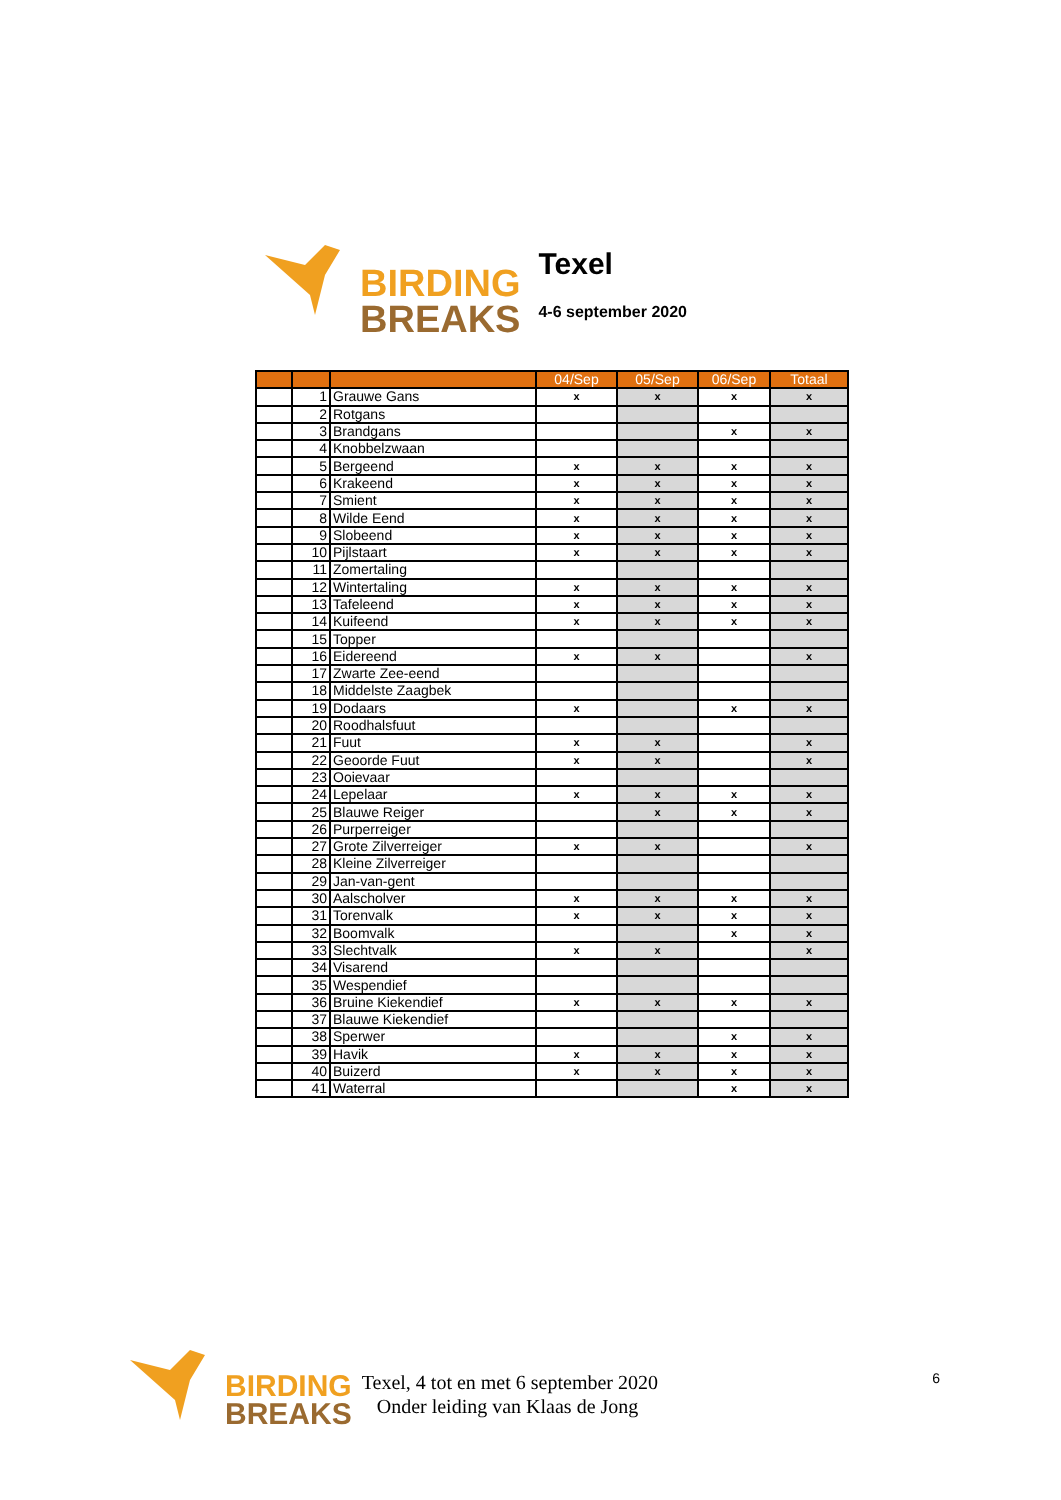BIRDING
BREAKS
Texel
4-6 september 2020
| | | | 04/Sep | 05/Sep | 06/Sep | Totaal |
| --- | --- | --- | --- | --- | --- | --- |
| | 1 | Grauwe Gans | x | x | x | x |
| | 2 | Rotgans | | | | |
| | 3 | Brandgans | | | x | x |
| | 4 | Knobbelzwaan | | | | |
| | 5 | Bergeend | x | x | x | x |
| | 6 | Krakeend | x | x | x | x |
| | 7 | Smient | x | x | x | x |
| | 8 | Wilde Eend | x | x | x | x |
| | 9 | Slobeend | x | x | x | x |
| | 10 | Pijlstaart | x | x | x | x |
| | 11 | Zomertaling | | | | |
| | 12 | Wintertaling | x | x | x | x |
| | 13 | Tafeleend | x | x | x | x |
| | 14 | Kuifeend | x | x | x | x |
| | 15 | Topper | | | | |
| | 16 | Eidereend | x | x | | x |
| | 17 | Zwarte Zee-eend | | | | |
| | 18 | Middelste Zaagbek | | | | |
| | 19 | Dodaars | x | | x | x |
| | 20 | Roodhalsfuut | | | | |
| | 21 | Fuut | x | x | | x |
| | 22 | Geoorde Fuut | x | x | | x |
| | 23 | Ooievaar | | | | |
| | 24 | Lepelaar | x | x | x | x |
| | 25 | Blauwe Reiger | | x | x | x |
| | 26 | Purperreiger | | | | |
| | 27 | Grote Zilverreiger | x | x | | x |
| | 28 | Kleine Zilverreiger | | | | |
| | 29 | Jan-van-gent | | | | |
| | 30 | Aalscholver | x | x | x | x |
| | 31 | Torenvalk | x | x | x | x |
| | 32 | Boomvalk | | | x | x |
| | 33 | Slechtvalk | x | x | | x |
| | 34 | Visarend | | | | |
| | 35 | Wespendief | | | | |
| | 36 | Bruine Kiekendief | x | x | x | x |
| | 37 | Blauwe Kiekendief | | | | |
| | 38 | Sperwer | | | x | x |
| | 39 | Havik | x | x | x | x |
| | 40 | Buizerd | x | x | x | x |
| | 41 | Waterral | | | x | x |
BIRDING
BREAKS
Texel, 4 tot en met 6 september 2020
Onder leiding van Klaas de Jong
6